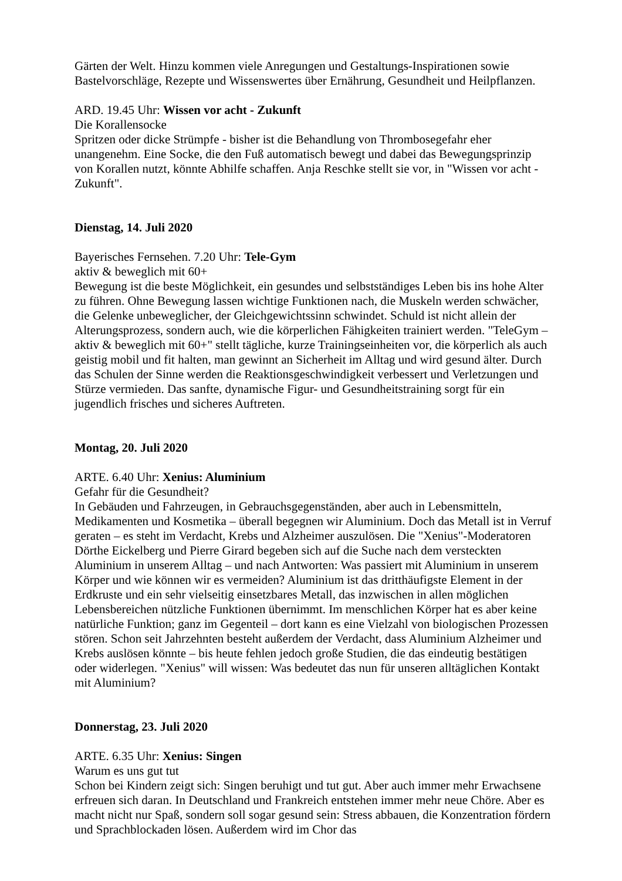Gärten der Welt. Hinzu kommen viele Anregungen und Gestaltungs-Inspirationen sowie Bastelvorschläge, Rezepte und Wissenswertes über Ernährung, Gesundheit und Heilpflanzen.
ARD. 19.45 Uhr: Wissen vor acht - Zukunft
Die Korallensocke
Spritzen oder dicke Strümpfe - bisher ist die Behandlung von Thrombosegefahr eher unangenehm. Eine Socke, die den Fuß automatisch bewegt und dabei das Bewegungsprinzip von Korallen nutzt, könnte Abhilfe schaffen. Anja Reschke stellt sie vor, in "Wissen vor acht - Zukunft".
Dienstag, 14. Juli 2020
Bayerisches Fernsehen. 7.20 Uhr: Tele-Gym
aktiv & beweglich mit 60+
Bewegung ist die beste Möglichkeit, ein gesundes und selbstständiges Leben bis ins hohe Alter zu führen. Ohne Bewegung lassen wichtige Funktionen nach, die Muskeln werden schwächer, die Gelenke unbeweglicher, der Gleichgewichtssinn schwindet. Schuld ist nicht allein der Alterungsprozess, sondern auch, wie die körperlichen Fähigkeiten trainiert werden. "TeleGym – aktiv & beweglich mit 60+" stellt tägliche, kurze Trainingseinheiten vor, die körperlich als auch geistig mobil und fit halten, man gewinnt an Sicherheit im Alltag und wird gesund älter. Durch das Schulen der Sinne werden die Reaktionsgeschwindigkeit verbessert und Verletzungen und Stürze vermieden. Das sanfte, dynamische Figur- und Gesundheitstraining sorgt für ein jugendlich frisches und sicheres Auftreten.
Montag, 20. Juli 2020
ARTE. 6.40 Uhr: Xenius: Aluminium
Gefahr für die Gesundheit?
In Gebäuden und Fahrzeugen, in Gebrauchsgegenständen, aber auch in Lebensmitteln, Medikamenten und Kosmetika – überall begegnen wir Aluminium. Doch das Metall ist in Verruf geraten – es steht im Verdacht, Krebs und Alzheimer auszulösen. Die "Xenius"-Moderatoren Dörthe Eickelberg und Pierre Girard begeben sich auf die Suche nach dem versteckten Aluminium in unserem Alltag – und nach Antworten: Was passiert mit Aluminium in unserem Körper und wie können wir es vermeiden? Aluminium ist das dritthäufigste Element in der Erdkruste und ein sehr vielseitig einsetzbares Metall, das inzwischen in allen möglichen Lebensbereichen nützliche Funktionen übernimmt. Im menschlichen Körper hat es aber keine natürliche Funktion; ganz im Gegenteil – dort kann es eine Vielzahl von biologischen Prozessen stören. Schon seit Jahrzehnten besteht außerdem der Verdacht, dass Aluminium Alzheimer und Krebs auslösen könnte – bis heute fehlen jedoch große Studien, die das eindeutig bestätigen oder widerlegen. "Xenius" will wissen: Was bedeutet das nun für unseren alltäglichen Kontakt mit Aluminium?
Donnerstag, 23. Juli 2020
ARTE. 6.35 Uhr: Xenius: Singen
Warum es uns gut tut
Schon bei Kindern zeigt sich: Singen beruhigt und tut gut. Aber auch immer mehr Erwachsene erfreuen sich daran. In Deutschland und Frankreich entstehen immer mehr neue Chöre. Aber es macht nicht nur Spaß, sondern soll sogar gesund sein: Stress abbauen, die Konzentration fördern und Sprachblockaden lösen. Außerdem wird im Chor das